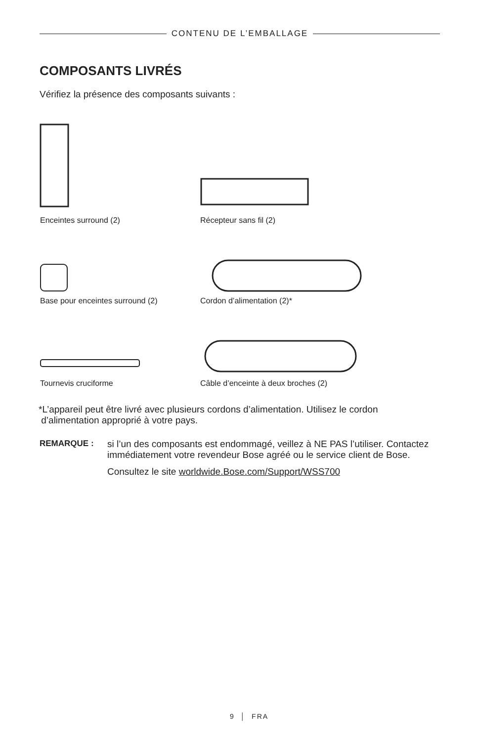CONTENU DE L’EMBALLAGE
COMPOSANTS LIVRÉS
Vérifiez la présence des composants suivants :
Enceintes surround (2) Récepteur sans fil (2)
Base pour enceintes surround (2)
Cordon d’alimentation (2)*
Tournevis cruciforme
Câble d’enceinte à deux broches (2)
*L’appareil peut être livré avec plusieurs cordons d’alimentation. Utilisez le cordon
d’alimentation approprié à votre pays.
REMARQUE : si l’un des composants est endommagé, veillez à NE PAS l’utiliser. Contactez immédiatement votre revendeur Bose agréé ou le service client de Bose.
Consultez le site worldwide.Bose.com/Support/WSS700
9 │ FRA